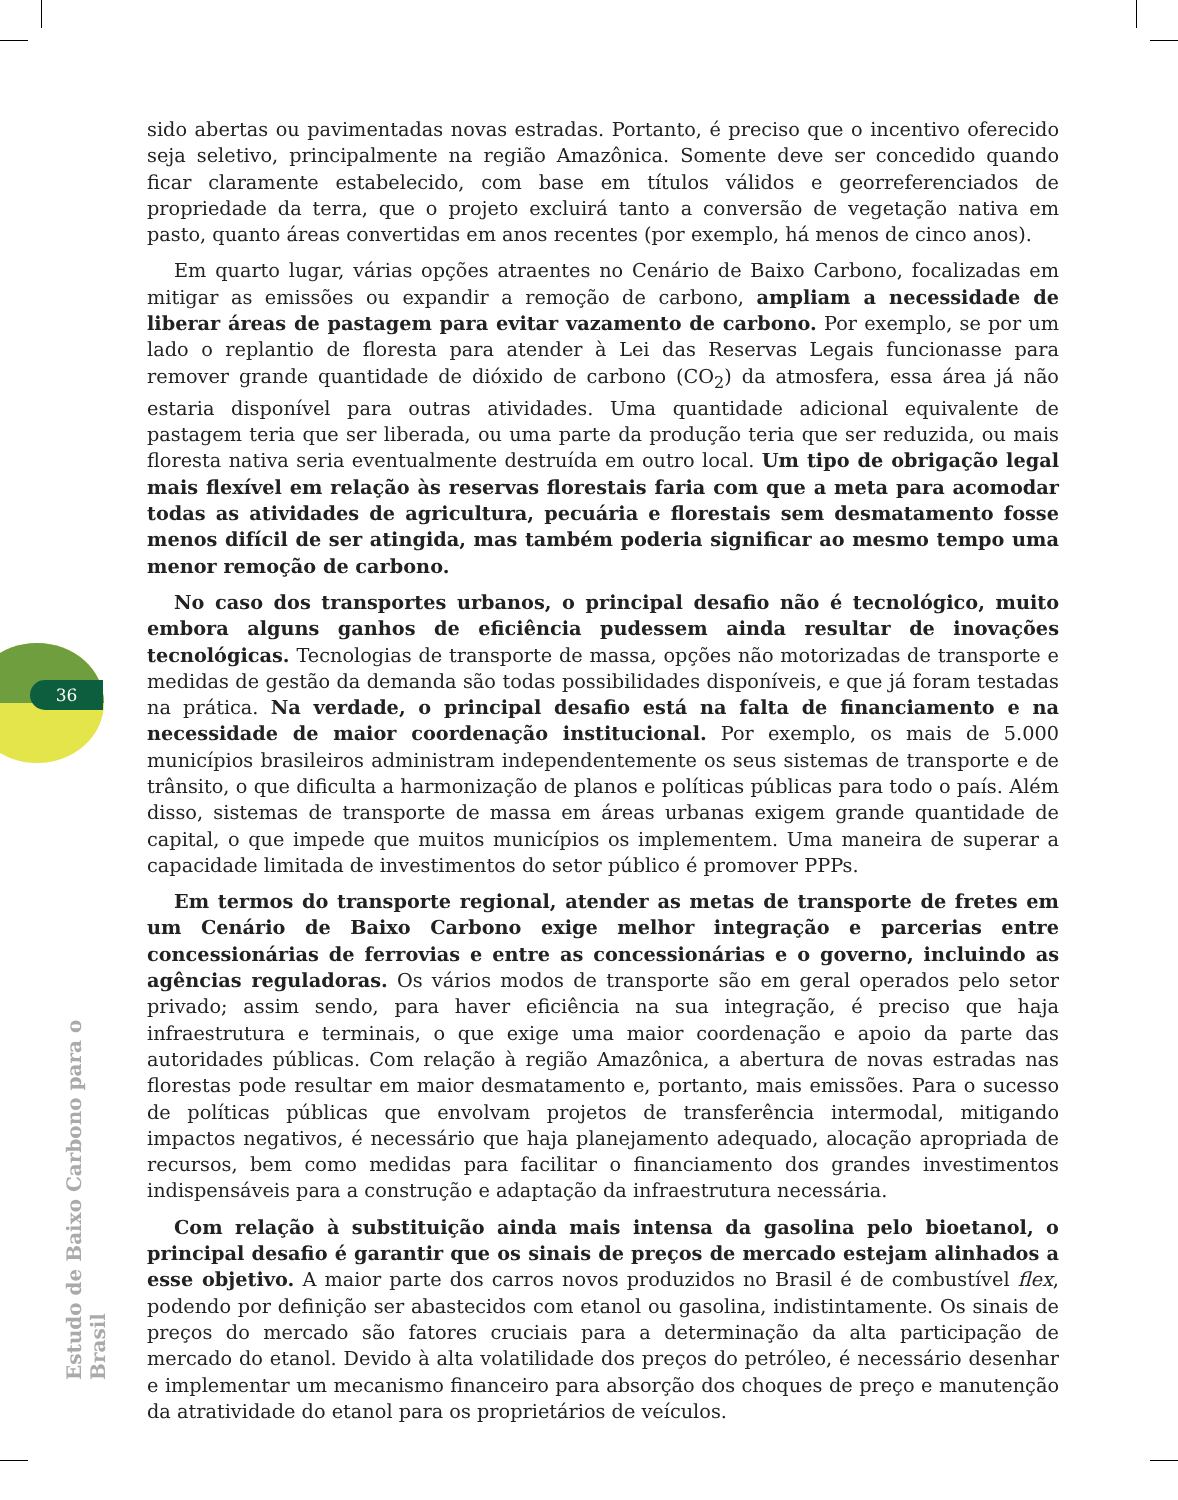36
sido abertas ou pavimentadas novas estradas. Portanto, é preciso que o incentivo oferecido seja seletivo, principalmente na região Amazônica. Somente deve ser concedido quando ficar claramente estabelecido, com base em títulos válidos e georreferenciados de propriedade da terra, que o projeto excluirá tanto a conversão de vegetação nativa em pasto, quanto áreas convertidas em anos recentes (por exemplo, há menos de cinco anos).
Em quarto lugar, várias opções atraentes no Cenário de Baixo Carbono, focalizadas em mitigar as emissões ou expandir a remoção de carbono, ampliam a necessidade de liberar áreas de pastagem para evitar vazamento de carbono. Por exemplo, se por um lado o replantio de floresta para atender à Lei das Reservas Legais funcionasse para remover grande quantidade de dióxido de carbono (CO<sub>2</sub>) da atmosfera, essa área já não estaria disponível para outras atividades. Uma quantidade adicional equivalente de pastagem teria que ser liberada, ou uma parte da produção teria que ser reduzida, ou mais floresta nativa seria eventualmente destruída em outro local. Um tipo de obrigação legal mais flexível em relação às reservas florestais faria com que a meta para acomodar todas as atividades de agricultura, pecuária e florestais sem desmatamento fosse menos difícil de ser atingida, mas também poderia significar ao mesmo tempo uma menor remoção de carbono.
No caso dos transportes urbanos, o principal desafio não é tecnológico, muito embora alguns ganhos de eficiência pudessem ainda resultar de inovações tecnológicas. Tecnologias de transporte de massa, opções não motorizadas de transporte e medidas de gestão da demanda são todas possibilidades disponíveis, e que já foram testadas na prática. Na verdade, o principal desafio está na falta de financiamento e na necessidade de maior coordenação institucional. Por exemplo, os mais de 5.000 municípios brasileiros administram independentemente os seus sistemas de transporte e de trânsito, o que dificulta a harmonização de planos e políticas públicas para todo o país. Além disso, sistemas de transporte de massa em áreas urbanas exigem grande quantidade de capital, o que impede que muitos municípios os implementem. Uma maneira de superar a capacidade limitada de investimentos do setor público é promover PPPs.
Em termos do transporte regional, atender as metas de transporte de fretes em um Cenário de Baixo Carbono exige melhor integração e parcerias entre concessionárias de ferrovias e entre as concessionárias e o governo, incluindo as agências reguladoras. Os vários modos de transporte são em geral operados pelo setor privado; assim sendo, para haver eficiência na sua integração, é preciso que haja infraestrutura e terminais, o que exige uma maior coordenação e apoio da parte das autoridades públicas. Com relação à região Amazônica, a abertura de novas estradas nas florestas pode resultar em maior desmatamento e, portanto, mais emissões. Para o sucesso de políticas públicas que envolvam projetos de transferência intermodal, mitigando impactos negativos, é necessário que haja planejamento adequado, alocação apropriada de recursos, bem como medidas para facilitar o financiamento dos grandes investimentos indispensáveis para a construção e adaptação da infraestrutura necessária.
Com relação à substituição ainda mais intensa da gasolina pelo bioetanol, o principal desafio é garantir que os sinais de preços de mercado estejam alinhados a esse objetivo. A maior parte dos carros novos produzidos no Brasil é de combustível flex, podendo por definição ser abastecidos com etanol ou gasolina, indistintamente. Os sinais de preços do mercado são fatores cruciais para a determinação da alta participação de mercado do etanol. Devido à alta volatilidade dos preços do petróleo, é necessário desenhar e implementar um mecanismo financeiro para absorção dos choques de preço e manutenção da atratividade do etanol para os proprietários de veículos.
Estudo de Baixo Carbono para o Brasil